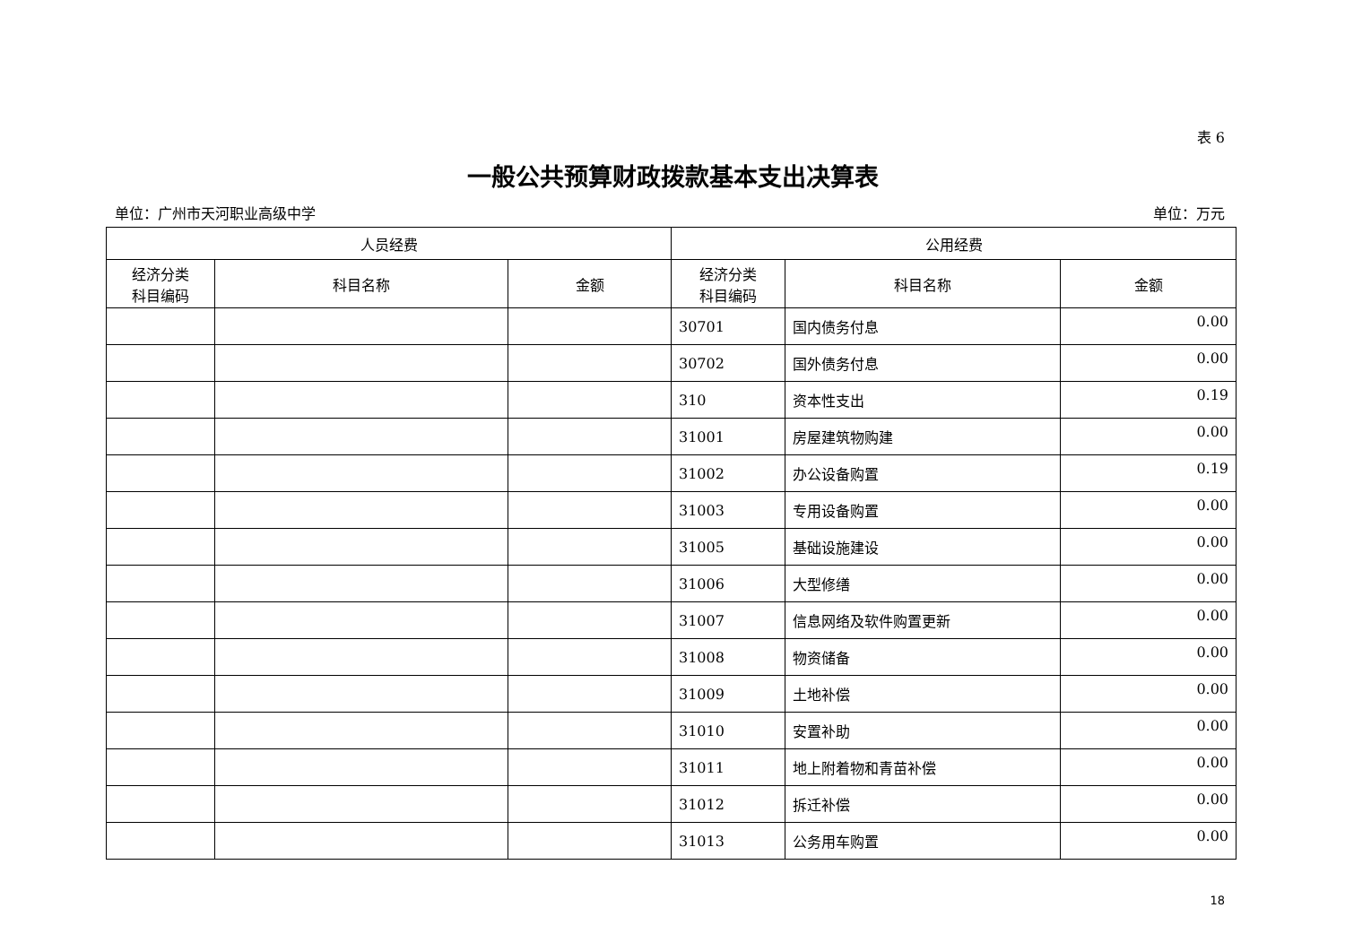表 6
一般公共预算财政拨款基本支出决算表
单位：广州市天河职业高级中学 单位：万元
| 人员经费 | | | 公用经费 | | |
| --- | --- | --- | --- | --- | --- |
| 经济分类 科目编码 | 科目名称 | 金额 | 经济分类 科目编码 | 科目名称 | 金额 |
| | | | 30701 | 国内债务付息 | 0.00 |
| | | | 30702 | 国外债务付息 | 0.00 |
| | | | 310 | 资本性支出 | 0.19 |
| | | | 31001 | 房屋建筑物购建 | 0.00 |
| | | | 31002 | 办公设备购置 | 0.19 |
| | | | 31003 | 专用设备购置 | 0.00 |
| | | | 31005 | 基础设施建设 | 0.00 |
| | | | 31006 | 大型修缮 | 0.00 |
| | | | 31007 | 信息网络及软件购置更新 | 0.00 |
| | | | 31008 | 物资储备 | 0.00 |
| | | | 31009 | 土地补偿 | 0.00 |
| | | | 31010 | 安置补助 | 0.00 |
| | | | 31011 | 地上附着物和青苗补偿 | 0.00 |
| | | | 31012 | 拆迁补偿 | 0.00 |
| | | | 31013 | 公务用车购置 | 0.00 |
18